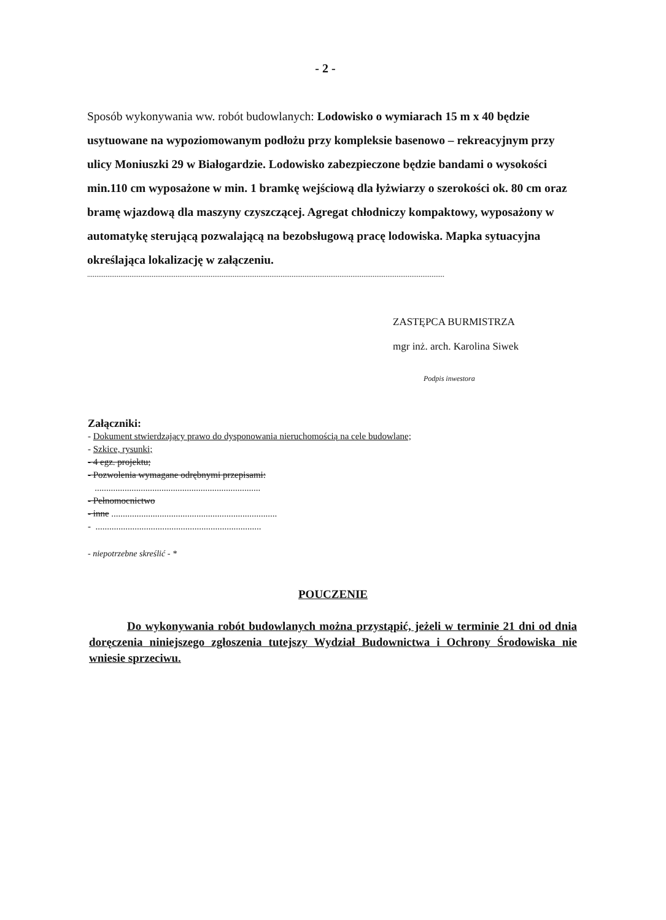- 2 -
Sposób wykonywania ww. robót budowlanych: Lodowisko o wymiarach 15 m x 40 będzie usytuowane na wypoziomowanym podłożu przy kompleksie basenowo – rekreacyjnym przy ulicy Moniuszki 29 w Białogardzie. Lodowisko zabezpieczone będzie bandami o wysokości min.110 cm wyposażone w min. 1 bramkę wejściową dla łyżwiarzy o szerokości ok. 80 cm oraz bramę wjazdową dla maszyny czyszczącej. Agregat chłodniczy kompaktowy, wyposażony w automatykę sterującą pozwalającą na bezobsługową pracę lodowiska. Mapka sytuacyjna określająca lokalizację w załączeniu.
..................................................................................................................................................................................................
ZASTĘPCA BURMISTRZA
mgr inż. arch. Karolina Siwek
Podpis inwestora
Załączniki:
- Dokument stwierdzający prawo do dysponowania nieruchomością na cele budowlane;
- Szkice, rysunki;
- 4 egz. projektu;
- Pozwolenia wymagane odrębnymi przepisami:
........................................................................
- Pełnomocnictwo
- inne ........................................................................
- ........................................................................
- niepotrzebne skreślić - *
POUCZENIE
Do wykonywania robót budowlanych można przystąpić, jeżeli w terminie 21 dni od dnia doręczenia niniejszego zgłoszenia tutejszy Wydział Budownictwa i Ochrony Środowiska nie wniesie sprzeciwu.